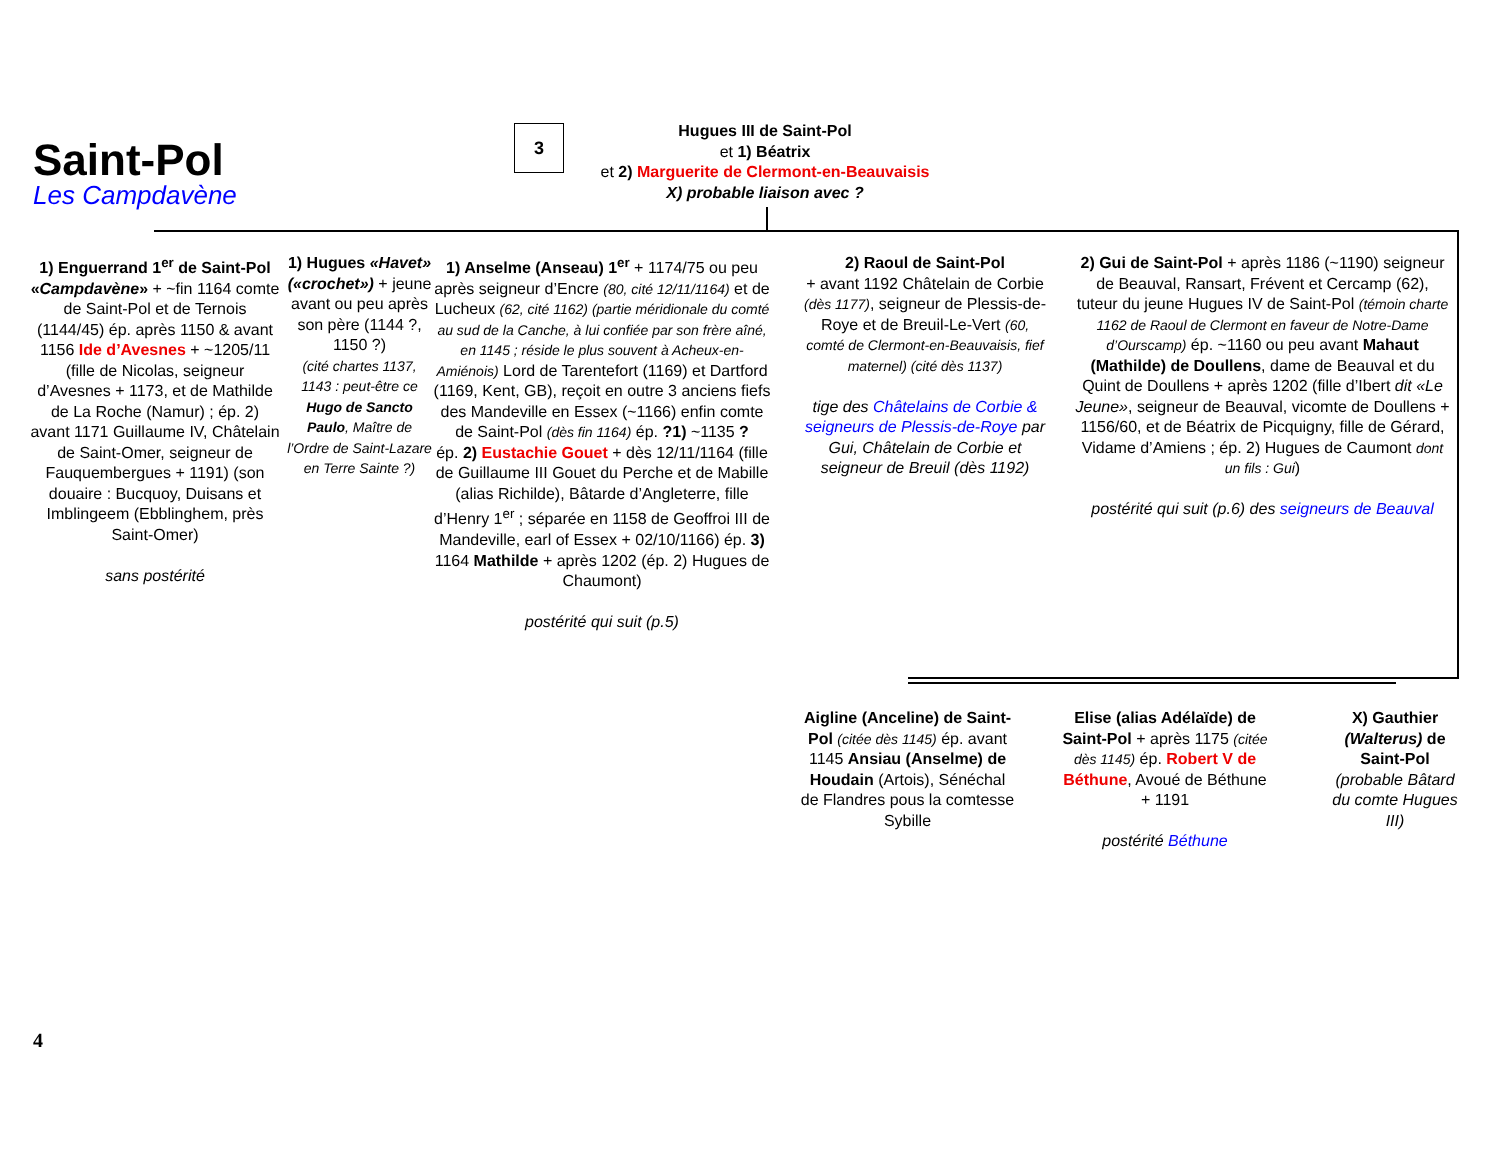Saint-Pol
Les Campdavène
3
Hugues III de Saint-Pol
et 1) Béatrix
et 2) Marguerite de Clermont-en-Beauvaisis
X) probable liaison avec ?
1) Enguerrand 1<sup>er</sup> de Saint-Pol «Campdavène» + ~fin 1164 comte de Saint-Pol et de Ternois (1144/45) ép. après 1150 & avant 1156 Ide d’Avesnes + ~1205/11 (fille de Nicolas, seigneur d’Avesnes + 1173, et de Mathilde de La Roche (Namur) ; ép. 2) avant 1171 Guillaume IV, Châtelain de Saint-Omer, seigneur de Fauquembergues + 1191) (son douaire : Bucquoy, Duisans et Imblingeem (Ebblinghem, près Saint-Omer)
sans postérité
1) Hugues «Havet» («crochet») + jeune avant ou peu après son père (1144 ?, 1150 ?)
(cité chartes 1137, 1143 : peut-être ce Hugo de Sancto Paulo, Maître de l’Ordre de Saint-Lazare en Terre Sainte ?)
1) Anselme (Anseau) 1<sup>er</sup> + 1174/75 ou peu après seigneur d’Encre (80, cité 12/11/1164) et de Lucheux (62, cité 1162) (partie méridionale du comté au sud de la Canche, à lui confiée par son frère aîné, en 1145 ; réside le plus souvent à Acheux-en-Amiénois) Lord de Tarentefort (1169) et Dartford (1169, Kent, GB), reçoit en outre 3 anciens fiefs des Mandeville en Essex (~1166) enfin comte de Saint-Pol (dès fin 1164) ép. ?1) ~1135 ?
ép. 2) Eustachie Gouet + dès 12/11/1164 (fille de Guillaume III Gouet du Perche et de Mabille (alias Richilde), Bâtarde d’Angleterre, fille d’Henry 1<sup>er</sup> ; séparée en 1158 de Geoffroi III de Mandeville, earl of Essex + 02/10/1166) ép. 3) 1164 Mathilde + après 1202 (ép. 2) Hugues de Chaumont)
postérité qui suit (p.5)
2) Raoul de Saint-Pol
+ avant 1192 Châtelain de Corbie (dès 1177), seigneur de Plessis-de-Roye et de Breuil-Le-Vert (60, comté de Clermont-en-Beauvaisis, fief maternel) (cité dès 1137)
tige des Châtelains de Corbie & seigneurs de Plessis-de-Roye par Gui, Châtelain de Corbie et seigneur de Breuil (dès 1192)
2) Gui de Saint-Pol + après 1186 (~1190) seigneur de Beauval, Ransart, Frévent et Cercamp (62), tuteur du jeune Hugues IV de Saint-Pol (témoin charte 1162 de Raoul de Clermont en faveur de Notre-Dame d’Ourscamp) ép. ~1160 ou peu avant Mahaut (Mathilde) de Doullens, dame de Beauval et du Quint de Doullens + après 1202 (fille d’Ibert dit «Le Jeune», seigneur de Beauval, vicomte de Doullens + 1156/60, et de Béatrix de Picquigny, fille de Gérard, Vidame d’Amiens ; ép. 2) Hugues de Caumont dont un fils : Gui)
postérité qui suit (p.6) des seigneurs de Beauval
Aigline (Anceline) de Saint-Pol (citée dès 1145) ép. avant 1145 Ansiau (Anselme) de Houdain (Artois), Sénéchal de Flandres pous la comtesse Sybille
Elise (alias Adélaïde) de Saint-Pol + après 1175 (citée dès 1145) ép. Robert V de Béthune, Avoué de Béthune + 1191
postérité Béthune
X) Gauthier (Walterus) de Saint-Pol (probable Bâtard du comte Hugues III)
4